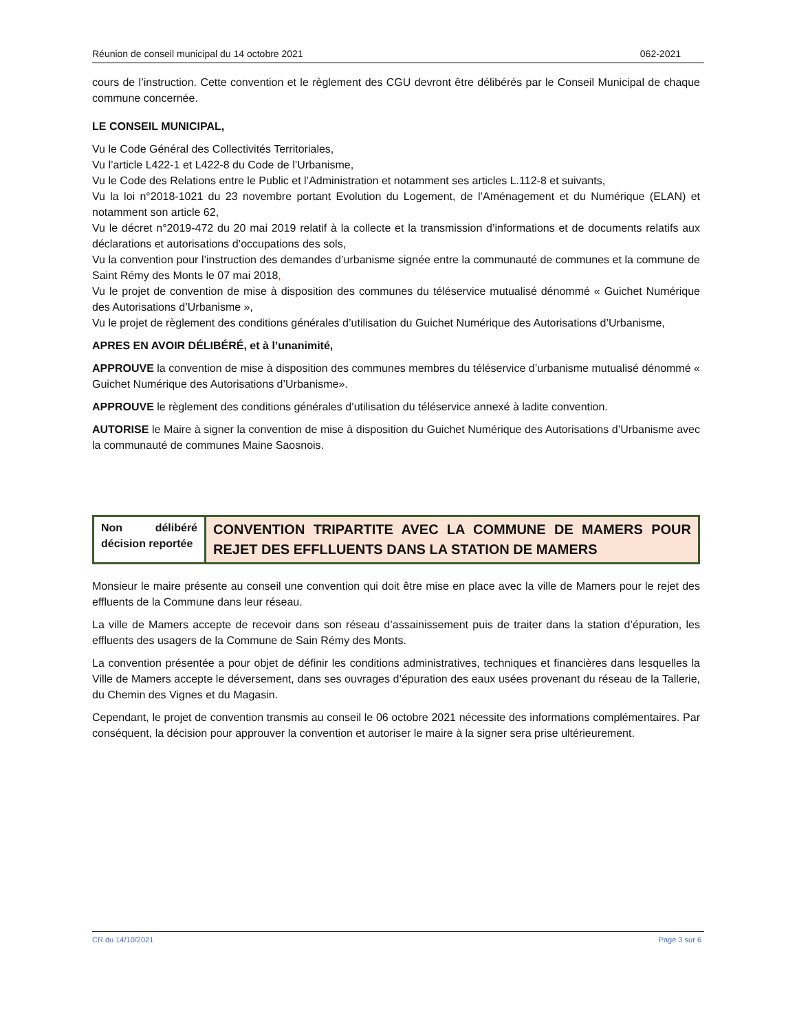Réunion de conseil municipal du 14 octobre 2021 062-2021
cours de l’instruction. Cette convention et le règlement des CGU devront être délibérés par le Conseil Municipal de chaque commune concernée.
LE CONSEIL MUNICIPAL,
Vu le Code Général des Collectivités Territoriales,
Vu l’article L422-1 et L422-8 du Code de l’Urbanisme,
Vu le Code des Relations entre le Public et l’Administration et notamment ses articles L.112-8 et suivants,
Vu la loi n°2018-1021 du 23 novembre portant Evolution du Logement, de l’Aménagement et du Numérique (ELAN) et notamment son article 62,
Vu le décret n°2019-472 du 20 mai 2019 relatif à la collecte et la transmission d’informations et de documents relatifs aux déclarations et autorisations d’occupations des sols,
Vu la convention pour l’instruction des demandes d’urbanisme signée entre la communauté de communes et la commune de Saint Rémy des Monts le 07 mai 2018,
Vu le projet de convention de mise à disposition des communes du téléservice mutualisé dénommé « Guichet Numérique des Autorisations d’Urbanisme »,
Vu le projet de règlement des conditions générales d’utilisation du Guichet Numérique des Autorisations d’Urbanisme,
APRES EN AVOIR DÉLIBÉRÉ, et à l’unanimité,
APPROUVE la convention de mise à disposition des communes membres du téléservice d’urbanisme mutualisé dénommé « Guichet Numérique des Autorisations d’Urbanisme».
APPROUVE le règlement des conditions générales d’utilisation du téléservice annexé à ladite convention.
AUTORISE le Maire à signer la convention de mise à disposition du Guichet Numérique des Autorisations d’Urbanisme avec la communauté de communes Maine Saosnois.
| Non délibéré décision reportée | CONVENTION TRIPARTITE AVEC LA COMMUNE DE MAMERS POUR REJET DES EFFLLUENTS DANS LA STATION DE MAMERS |
Monsieur le maire présente au conseil une convention qui doit être mise en place avec la ville de Mamers pour le rejet des effluents de la Commune dans leur réseau.
La ville de Mamers accepte de recevoir dans son réseau d’assainissement puis de traiter dans la station d’épuration, les effluents des usagers de la Commune de Sain Rémy des Monts.
La convention présentée a pour objet de définir les conditions administratives, techniques et financières dans lesquelles la Ville de Mamers accepte le déversement, dans ses ouvrages d’épuration des eaux usées provenant du réseau de la Tallerie, du Chemin des Vignes et du Magasin.
Cependant, le projet de convention transmis au conseil le 06 octobre 2021 nécessite des informations complémentaires. Par conséquent, la décision pour approuver la convention et autoriser le maire à la signer sera prise ultérieurement.
CR du 14/10/2021 Page 3 sur 6